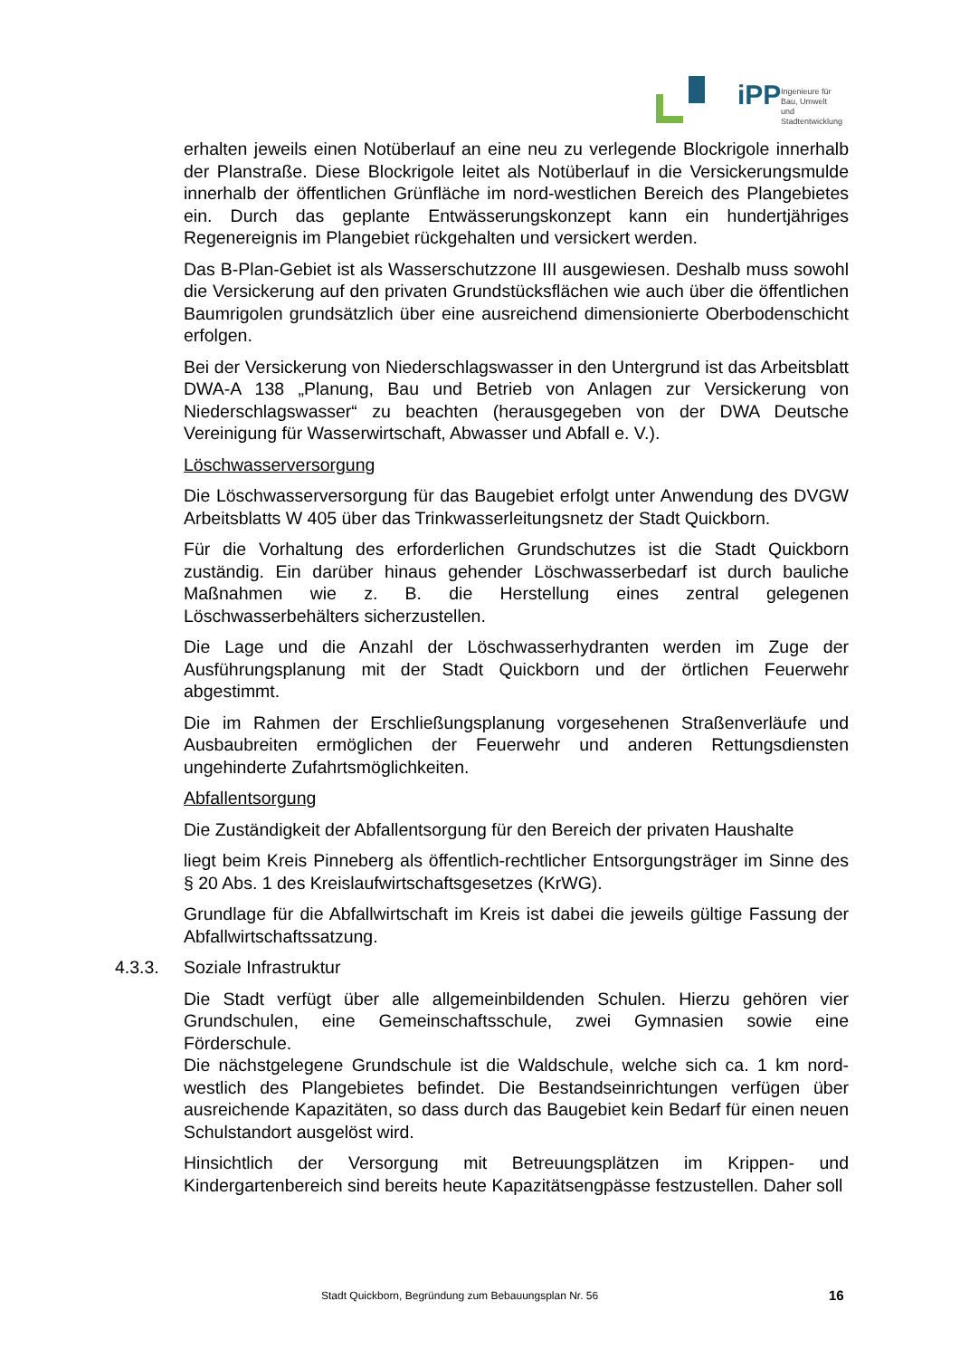iPP
Ingenieure für Bau, Umwelt
und Stadtentwicklung
erhalten jeweils einen Notüberlauf an eine neu zu verlegende Blockrigole innerhalb der Planstraße. Diese Blockrigole leitet als Notüberlauf in die Versickerungsmulde innerhalb der öffentlichen Grünfläche im nord-westlichen Bereich des Plangebietes ein. Durch das geplante Entwässerungskonzept kann ein hundertjähriges Regenereignis im Plangebiet rückgehalten und versickert werden.
Das B-Plan-Gebiet ist als Wasserschutzzone III ausgewiesen. Deshalb muss sowohl die Versickerung auf den privaten Grundstücksflächen wie auch über die öffentlichen Baumrigolen grundsätzlich über eine ausreichend dimensionierte Oberbodenschicht erfolgen.
Bei der Versickerung von Niederschlagswasser in den Untergrund ist das Arbeitsblatt DWA-A 138 „Planung, Bau und Betrieb von Anlagen zur Versickerung von Niederschlagswasser“ zu beachten (herausgegeben von der DWA Deutsche Vereinigung für Wasserwirtschaft, Abwasser und Abfall e. V.).
Löschwasserversorgung
Die Löschwasserversorgung für das Baugebiet erfolgt unter Anwendung des DVGW Arbeitsblatts W 405 über das Trinkwasserleitungsnetz der Stadt Quickborn.
Für die Vorhaltung des erforderlichen Grundschutzes ist die Stadt Quickborn zuständig. Ein darüber hinaus gehender Löschwasserbedarf ist durch bauliche Maßnahmen wie z. B. die Herstellung eines zentral gelegenen Löschwasserbehälters sicherzustellen.
Die Lage und die Anzahl der Löschwasserhydranten werden im Zuge der Ausführungsplanung mit der Stadt Quickborn und der örtlichen Feuerwehr abgestimmt.
Die im Rahmen der Erschließungsplanung vorgesehenen Straßenverläufe und Ausbaubreiten ermöglichen der Feuerwehr und anderen Rettungsdiensten ungehinderte Zufahrtsmöglichkeiten.
Abfallentsorgung
Die Zuständigkeit der Abfallentsorgung für den Bereich der privaten Haushalte
liegt beim Kreis Pinneberg als öffentlich-rechtlicher Entsorgungsträger im Sinne des § 20 Abs. 1 des Kreislaufwirtschaftsgesetzes (KrWG).
Grundlage für die Abfallwirtschaft im Kreis ist dabei die jeweils gültige Fassung der Abfallwirtschaftssatzung.
4.3.3. Soziale Infrastruktur
Die Stadt verfügt über alle allgemeinbildenden Schulen. Hierzu gehören vier Grundschulen, eine Gemeinschaftsschule, zwei Gymnasien sowie eine Förderschule.
Die nächstgelegene Grundschule ist die Waldschule, welche sich ca. 1 km nord-westlich des Plangebietes befindet. Die Bestandseinrichtungen verfügen über ausreichende Kapazitäten, so dass durch das Baugebiet kein Bedarf für einen neuen Schulstandort ausgelöst wird.
Hinsichtlich der Versorgung mit Betreuungsplätzen im Krippen- und Kindergartenbereich sind bereits heute Kapazitätsengpässe festzustellen. Daher soll
Stadt Quickborn, Begründung zum Bebauungsplan Nr. 56
16